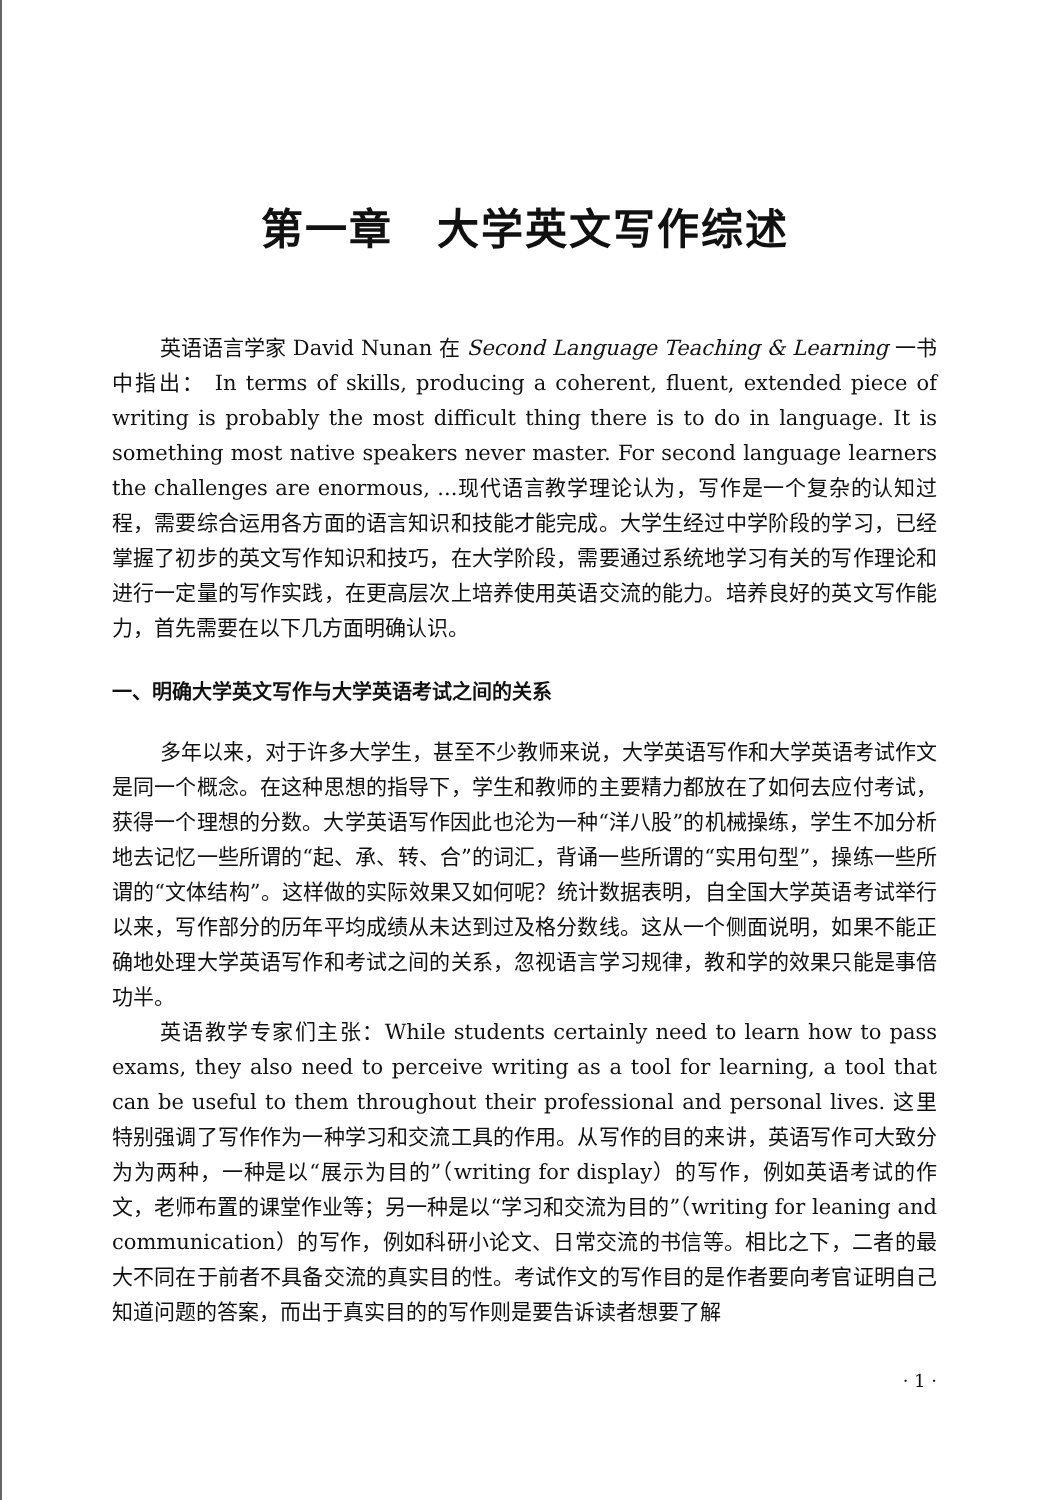第一章　大学英文写作综述
英语语言学家 David Nunan 在 Second Language Teaching & Learning 一书中指出： In terms of skills, producing a coherent, fluent, extended piece of writing is probably the most difficult thing there is to do in language. It is something most native speakers never master. For second language learners the challenges are enormous, ...现代语言教学理论认为，写作是一个复杂的认知过程，需要综合运用各方面的语言知识和技能才能完成。大学生经过中学阶段的学习，已经掌握了初步的英文写作知识和技巧，在大学阶段，需要通过系统地学习有关的写作理论和进行一定量的写作实践，在更高层次上培养使用英语交流的能力。培养良好的英文写作能力，首先需要在以下几方面明确认识。
一、明确大学英文写作与大学英语考试之间的关系
多年以来，对于许多大学生，甚至不少教师来说，大学英语写作和大学英语考试作文是同一个概念。在这种思想的指导下，学生和教师的主要精力都放在了如何去应付考试，获得一个理想的分数。大学英语写作因此也沦为一种“洋八股”的机械操练，学生不加分析地去记忆一些所谓的“起、承、转、合”的词汇，背诵一些所谓的“实用句型”，操练一些所谓的“文体结构”。这样做的实际效果又如何呢？统计数据表明，自全国大学英语考试举行以来，写作部分的历年平均成绩从未达到过及格分数线。这从一个侧面说明，如果不能正确地处理大学英语写作和考试之间的关系，忽视语言学习规律，教和学的效果只能是事倍功半。
英语教学专家们主张：While students certainly need to learn how to pass exams, they also need to perceive writing as a tool for learning, a tool that can be useful to them throughout their professional and personal lives. 这里特别强调了写作作为一种学习和交流工具的作用。从写作的目的来讲，英语写作可大致分为为两种，一种是以“展示为目的”（writing for display）的写作，例如英语考试的作文，老师布置的课堂作业等；另一种是以“学习和交流为目的”（writing for leaning and communication）的写作，例如科研小论文、日常交流的书信等。相比之下，二者的最大不同在于前者不具备交流的真实目的性。考试作文的写作目的是作者要向考官证明自己知道问题的答案，而出于真实目的的写作则是要告诉读者想要了解
· 1 ·